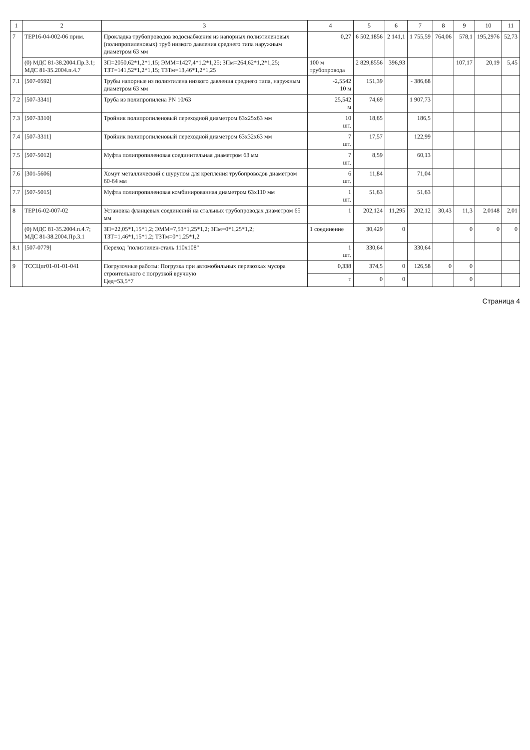| 1 | 2 | 3 | 4 | 5 | 6 | 7 | 8 | 9 | 10 | 11 |
| --- | --- | --- | --- | --- | --- | --- | --- | --- | --- | --- |
| 7 | ТЕР16-04-002-06 прим. | Прокладка трубопроводов водоснабжения из напорных полиэтиленовых (полипропиленовых) труб низкого давления среднего типа наружным диаметром 63 мм | 0,27 | 6 502,1856 | 2 141,1 | 1 755,59 | 764,06 | 578,1 | 195,2976 | 52,73 |
| | (0) МДС 81-38.2004.Пр.3.1; МДС 81-35.2004.п.4.7 | ЗП=2050,62*1,2*1,15; ЭММ=1427,4*1,2*1,25; ЗПм=264,62*1,2*1,25; ТЗТ=141,52*1,2*1,15; ТЗТм=13,46*1,2*1,25 | 100 м трубопровода | 2 829,8556 | 396,93 | | | 107,17 | 20,19 | 5,45 |
| 7.1 | [507-0592] | Трубы напорные из полиэтилена низкого давления среднего типа, наружным диаметром 63 мм | -2,5542 10 м | 151,39 | | - 386,68 | | | | |
| 7.2 | [507-3341] | Труба из полипропилена PN 10/63 | 25,542 м | 74,69 | | 1 907,73 | | | | |
| 7.3 | [507-3310] | Тройник полипропиленовый переходной диаметром 63х25х63 мм | 10 шт. | 18,65 | | 186,5 | | | | |
| 7.4 | [507-3311] | Тройник полипропиленовый переходной диаметром 63х32х63 мм | 7 шт. | 17,57 | | 122,99 | | | | |
| 7.5 | [507-5012] | Муфта полипропиленовая соединительная диаметром 63 мм | 7 шт. | 8,59 | | 60,13 | | | | |
| 7.6 | [301-5606] | Хомут металлический с шурупом для крепления трубопроводов диаметром 60-64 мм | 6 шт. | 11,84 | | 71,04 | | | | |
| 7.7 | [507-5015] | Муфта полипропиленовая комбинированная диаметром 63х110 мм | 1 шт. | 51,63 | | 51,63 | | | | |
| 8 | ТЕР16-02-007-02 | Установка фланцевых соединений на стальных трубопроводах диаметром 65 мм | 1 | 202,124 | 11,295 | 202,12 | 30,43 | 11,3 | 2,0148 | 2,01 |
| | (0) МДС 81-35.2004.п.4.7; МДС 81-38.2004.Пр.3.1 | ЗП=22,05*1,15*1,2; ЭММ=7,53*1,25*1,2; ЗПм=0*1,25*1,2; ТЗТ=1,46*1,15*1,2; ТЗТм=0*1,25*1,2 | 1 соединение | 30,429 | 0 | | | 0 | 0 | 0 |
| 8.1 | [507-0779] | Переход "полиэтилен-сталь 110х108" | 1 шт. | 330,64 | | 330,64 | | | | |
| 9 | ТССЦпг01-01-01-041 | Погрузочные работы: Погрузка при автомобильных перевозках мусора строительного с погрузкой вручную Цед=53,5*7 | 0,338 | 374,5 | 0 | 126,58 | 0 | 0 | | |
| | | | т | 0 | 0 | | | 0 | | |
Страница 4